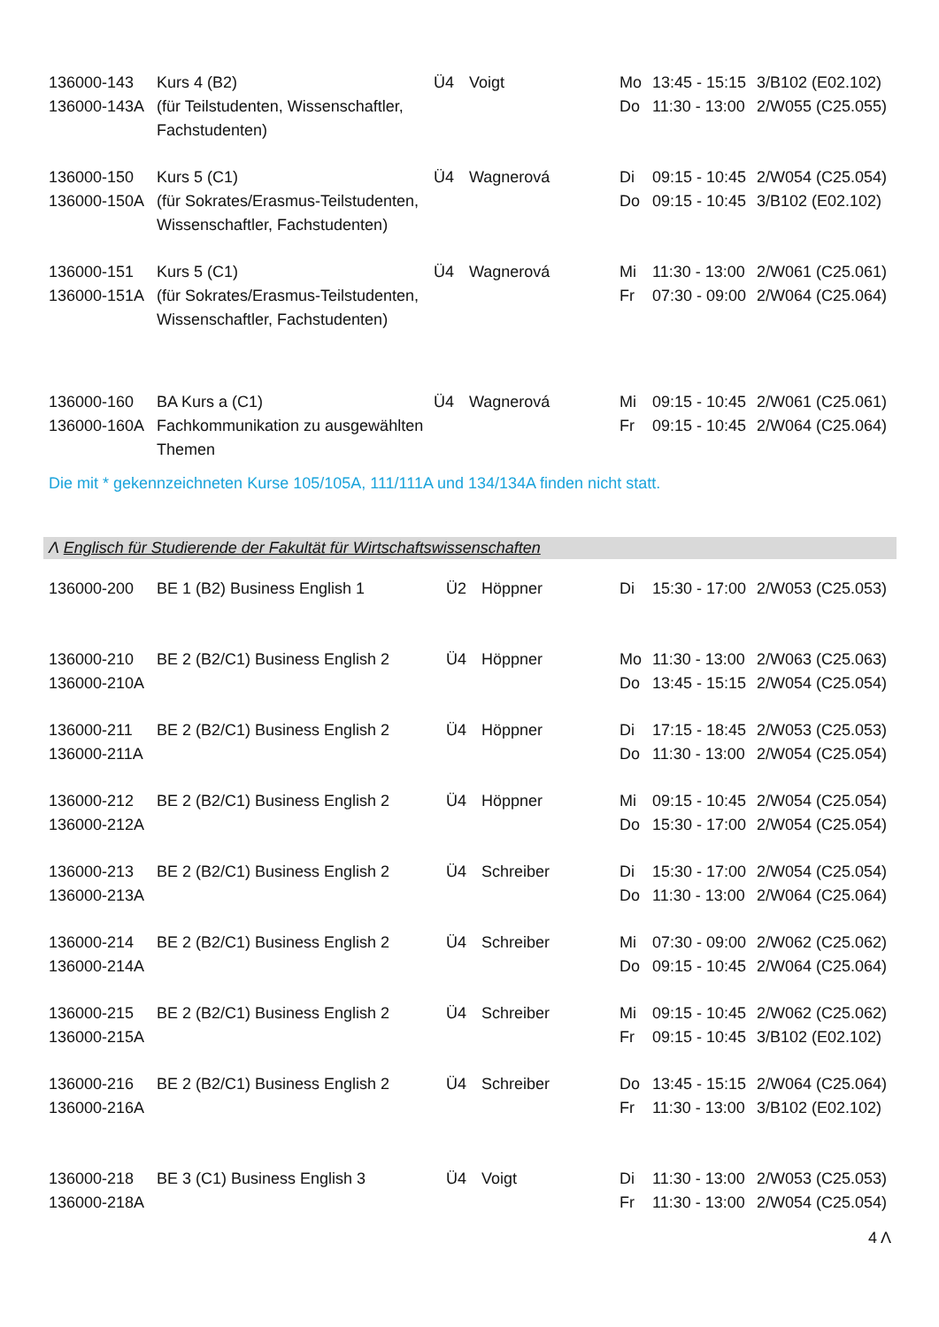| 136000-143 136000-143A | Kurs 4 (B2) (für Teilstudenten, Wissenschaftler, Fachstudenten) | Ü4 | Voigt | Mo Do | 13:45 - 15:15 11:30 - 13:00 | 3/B102 (E02.102) 2/W055 (C25.055) |
| 136000-150 136000-150A | Kurs 5 (C1) (für Sokrates/Erasmus-Teilstudenten, Wissenschaftler, Fachstudenten) | Ü4 | Wagnerová | Di Do | 09:15 - 10:45 09:15 - 10:45 | 2/W054 (C25.054) 3/B102 (E02.102) |
| 136000-151 136000-151A | Kurs 5 (C1) (für Sokrates/Erasmus-Teilstudenten, Wissenschaftler, Fachstudenten) | Ü4 | Wagnerová | Mi Fr | 11:30 - 13:00 07:30 - 09:00 | 2/W061 (C25.061) 2/W064 (C25.064) |
| 136000-160 136000-160A | BA Kurs a (C1) Fachkommunikation zu ausgewählten Themen | Ü4 | Wagnerová | Mi Fr | 09:15 - 10:45 09:15 - 10:45 | 2/W061 (C25.061) 2/W064 (C25.064) |
Die mit * gekennzeichneten Kurse 105/105A, 111/111A und 134/134A finden nicht statt.
Λ Englisch für Studierende der Fakultät für Wirtschaftswissenschaften
| 136000-200 | BE 1 (B2) Business English 1 | Ü2 | Höppner | Di | 15:30 - 17:00 | 2/W053 (C25.053) |
| 136000-210 136000-210A | BE 2 (B2/C1) Business English 2 | Ü4 | Höppner | Mo Do | 11:30 - 13:00 13:45 - 15:15 | 2/W063 (C25.063) 2/W054 (C25.054) |
| 136000-211 136000-211A | BE 2 (B2/C1) Business English 2 | Ü4 | Höppner | Di Do | 17:15 - 18:45 11:30 - 13:00 | 2/W053 (C25.053) 2/W054 (C25.054) |
| 136000-212 136000-212A | BE 2 (B2/C1) Business English 2 | Ü4 | Höppner | Mi Do | 09:15 - 10:45 15:30 - 17:00 | 2/W054 (C25.054) 2/W054 (C25.054) |
| 136000-213 136000-213A | BE 2 (B2/C1) Business English 2 | Ü4 | Schreiber | Di Do | 15:30 - 17:00 11:30 - 13:00 | 2/W054 (C25.054) 2/W064 (C25.064) |
| 136000-214 136000-214A | BE 2 (B2/C1) Business English 2 | Ü4 | Schreiber | Mi Do | 07:30 - 09:00 09:15 - 10:45 | 2/W062 (C25.062) 2/W064 (C25.064) |
| 136000-215 136000-215A | BE 2 (B2/C1) Business English 2 | Ü4 | Schreiber | Mi Fr | 09:15 - 10:45 09:15 - 10:45 | 2/W062 (C25.062) 3/B102 (E02.102) |
| 136000-216 136000-216A | BE 2 (B2/C1) Business English 2 | Ü4 | Schreiber | Do Fr | 13:45 - 15:15 11:30 - 13:00 | 2/W064 (C25.064) 3/B102 (E02.102) |
| 136000-218 136000-218A | BE 3 (C1) Business English 3 | Ü4 | Voigt | Di Fr | 11:30 - 13:00 11:30 - 13:00 | 2/W053 (C25.053) 2/W054 (C25.054) |
4 Λ